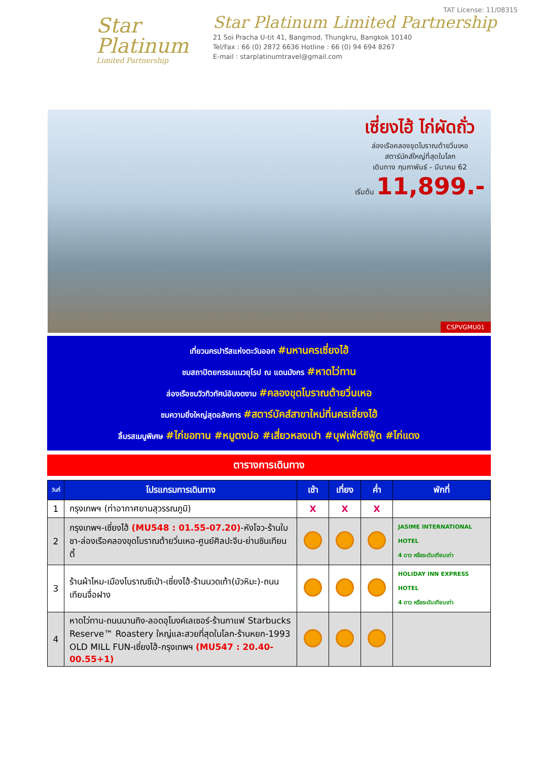Star
Platinum
Limited Partnership
TAT License: 11/08315
Star Platinum Limited Partnership
21 Soi Pracha U-tit 41, Bangmod, Thungkru, Bangkok 10140
Tel/Fax : 66 (0) 2872 6636 Hotline : 66 (0) 94 694 8267
E-mail : starplatinumtravel@gmail.com
เซี่ยงไฮ้ ไก่ผัดถั่ว
ล่องเรือคลองขุดโบราณต้ายวิ่นเหอ
สตาร์บัคส์ใหญ่ที่สุดในโลก
เดินทาง กุมภาพันธ์ - มีนาคม 62
เริ่มต้น 11,899.-
CSPVGMU01
เที่ยวนครปารีสแห่งตะวันออก #มหานครเซี่ยงไฮ้
ชมสถาปัตยกรรมแนวยุโรป ณ แดนมังกร #หาดไว่ทาน
ล่องเรือชมวิวทิวทัศน์อันงดงาม #คลองขุดโบราณต้ายวิ่นเหอ
ชมความยิ่งใหญ่สุดอลังการ #สตาร์บัคส์สาขาใหม่ที่นครเซี่ยงไฮ้
ลิ้มรสเมนูพิเศษ #ไก่ขอทาน #หมูตงปอ #เสี่ยวหลงเปา #บุฟเฟ่ต์ซีฟู้ด #ไก่แดง
ตารางการเดินทาง
| วันที่ | โปรแกรมการเดินทาง | เช้า | เที่ยง | ค่ำ | พักที่ |
| --- | --- | --- | --- | --- | --- |
| 1 | กรุงเทพฯ (ท่าอากาศยานสุวรรณภูมิ) | X | X | X | |
| 2 | กรุงเทพฯ-เซี่ยงไฮ้ (MU548 : 01.55-07.20) -หังโจว-ร้านใบชา-ล่องเรือคลองขุดโบราณต้ายวิ่นเหอ-ศูนย์ศิลปะจีน-ย่านซินเทียนตี้ | | | | JASIME INTERNATIONAL HOTEL 4 ดาว หรือระดับเทียบเท่า |
| 3 | ร้านผ้าไหม-เมืองโบราณซีเป่า-เซี่ยงไฮ้-ร้านนวดเท้า(บัวหิมะ)-ถนนเทียนจื่อฝาง | | | | HOLIDAY INN EXPRESS HOTEL 4 ดาว หรือระดับเทียบเท่า |
| 4 | หาดไว่ทาน-ถนนนานกิง-ลอดอุโมงค์เลเซอร์-ร้านกาแฟ Starbucks Reserve™ Roastery ใหญ่และสวยที่สุดในโลก-ร้านหยก-1993 OLD MILL FUN-เซี่ยงไฮ้-กรุงเทพฯ (MU547 : 20.40-00.55+1) | | | | |